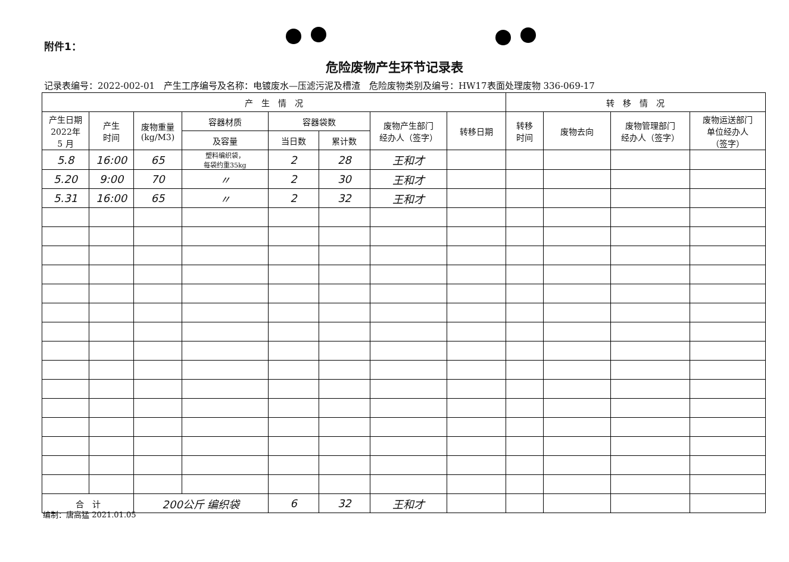附件1：
危险废物产生环节记录表
记录表编号：2022-002-01　产生工序编号及名称：电镀废水—压滤污泥及槽渣　危险废物类别及编号：HW17表面处理废物 336-069-17
| 产 生 情 况 | | | | | | | | 转 移 情 况 | | | |
| --- | --- | --- | --- | --- | --- | --- | --- | --- | --- | --- | --- |
| 产生日期 2022年 5 月 | 产生 时间 | 废物重量 (kg/M3) | 容器材质 | 容器袋数 | | 废物产生部门 经办人（签字） | 转移日期 | 转移 时间 | 废物去向 | 废物管理部门 经办人（签字） | 废物运送部门 单位经办人 （签字） |
| | | | 及容量 | 当日数 | 累计数 | | | | | | |
| 5.8 | 16:00 | 65 | 塑料编织袋， 每袋约重35kg | 2 | 28 | 王和才 | | | | | |
| 5.20 | 9:00 | 70 | 〃 | 2 | 30 | 王和才 | | | | | |
| 5.31 | 16:00 | 65 | 〃 | 2 | 32 | 王和才 | | | | | |
| 合 计 | | 200公斤 编织袋 | | 6 | 32 | 王和才 | | | | | |
编制：唐高猛 2021.01.05